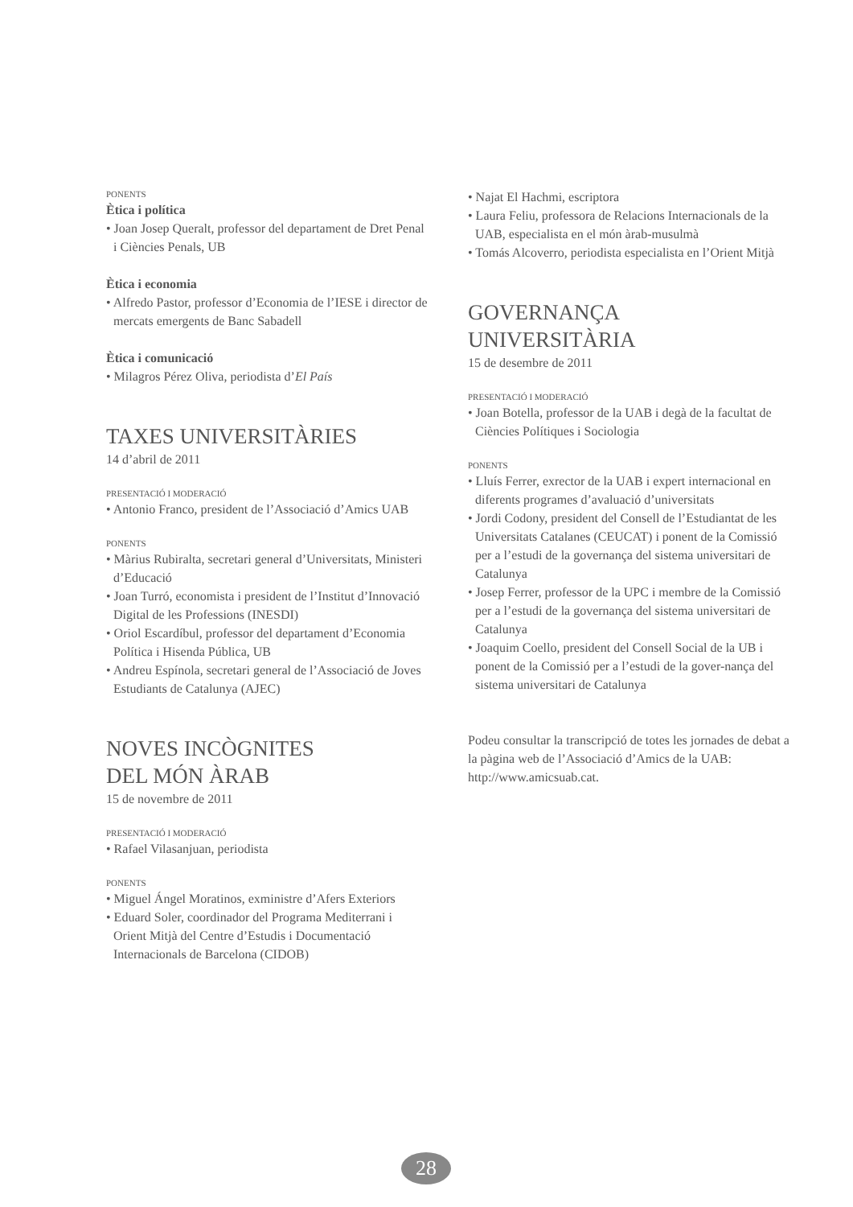PONENTS
Ètica i política
• Joan Josep Queralt, professor del departament de Dret Penal i Ciències Penals, UB
Ètica i economia
• Alfredo Pastor, professor d’Economia de l’IESE i director de mercats emergents de Banc Sabadell
Ètica i comunicació
• Milagros Pérez Oliva, periodista d’El País
TAXES UNIVERSITÀRIES
14 d’abril de 2011
PRESENTACIÓ I MODERACIÓ
• Antonio Franco, president de l’Associació d’Amics UAB
PONENTS
• Màrius Rubiralta, secretari general d’Universitats, Ministeri d’Educació
• Joan Turró, economista i president de l’Institut d’Innovació Digital de les Professions (INESDI)
• Oriol Escardíbul, professor del departament d’Economia Política i Hisenda Pública, UB
• Andreu Espínola, secretari general de l’Associació de Joves Estudiants de Catalunya (AJEC)
NOVES INCÒGNITES
DEL MÓN ÀRAB
15 de novembre de 2011
PRESENTACIÓ I MODERACIÓ
• Rafael Vilasanjuan, periodista
PONENTS
• Miguel Ángel Moratinos, exministre d’Afers Exteriors
• Eduard Soler, coordinador del Programa Mediterrani i Orient Mitjà del Centre d’Estudis i Documentació Internacionals de Barcelona (CIDOB)
• Najat El Hachmi, escriptora
• Laura Feliu, professora de Relacions Internacionals de la UAB, especialista en el món àrab-musulmà
• Tomás Alcoverro, periodista especialista en l’Orient Mitjà
GOVERNANÇA
UNIVERSITÀRIA
15 de desembre de 2011
PRESENTACIÓ I MODERACIÓ
• Joan Botella, professor de la UAB i degà de la facultat de Ciències Polítiques i Sociologia
PONENTS
• Lluís Ferrer, exrector de la UAB i expert internacional en diferents programes d’avaluació d’universitats
• Jordi Codony, president del Consell de l’Estudiantat de les Universitats Catalanes (CEUCAT) i ponent de la Comissió per a l’estudi de la governança del sistema universitari de Catalunya
• Josep Ferrer, professor de la UPC i membre de la Comissió per a l’estudi de la governança del sistema universitari de Catalunya
• Joaquim Coello, president del Consell Social de la UB i ponent de la Comissió per a l’estudi de la gover-nança del sistema universitari de Catalunya
Podeu consultar la transcripció de totes les jornades de debat a la pàgina web de l’Associació d’Amics de la UAB: http://www.amicsuab.cat.
28